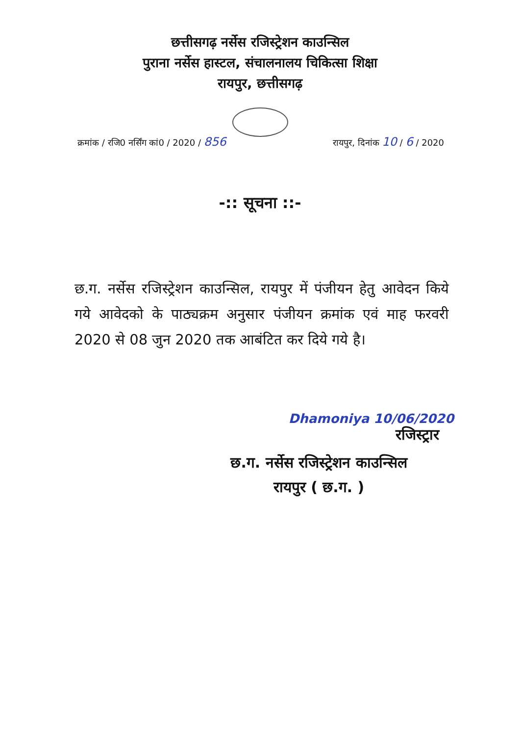छत्तीसगढ़ नर्सेस रजिस्ट्रेशन काउन्सिल
पुराना नर्सेस हास्टल, संचालनालय चिकित्सा शिक्षा
रायपुर, छत्तीसगढ़
क्रमांक / रजि0 नर्सिंग कां0 / 2020 / 856 रायपुर, दिनांक 10 / 6 / 2020
-:: सूचना ::-
छ.ग. नर्सेस रजिस्ट्रेशन काउन्सिल, रायपुर में पंजीयन हेतु आवेदन किये गये आवेदको के पाठ्यक्रम अनुसार पंजीयन क्रमांक एवं माह फरवरी 2020 से 08 जुन 2020 तक आबंटित कर दिये गये है।
Dhamoniya 10/06/2020
रजिस्ट्रार
छ.ग. नर्सेस रजिस्ट्रेशन काउन्सिल
रायपुर ( छ.ग. )